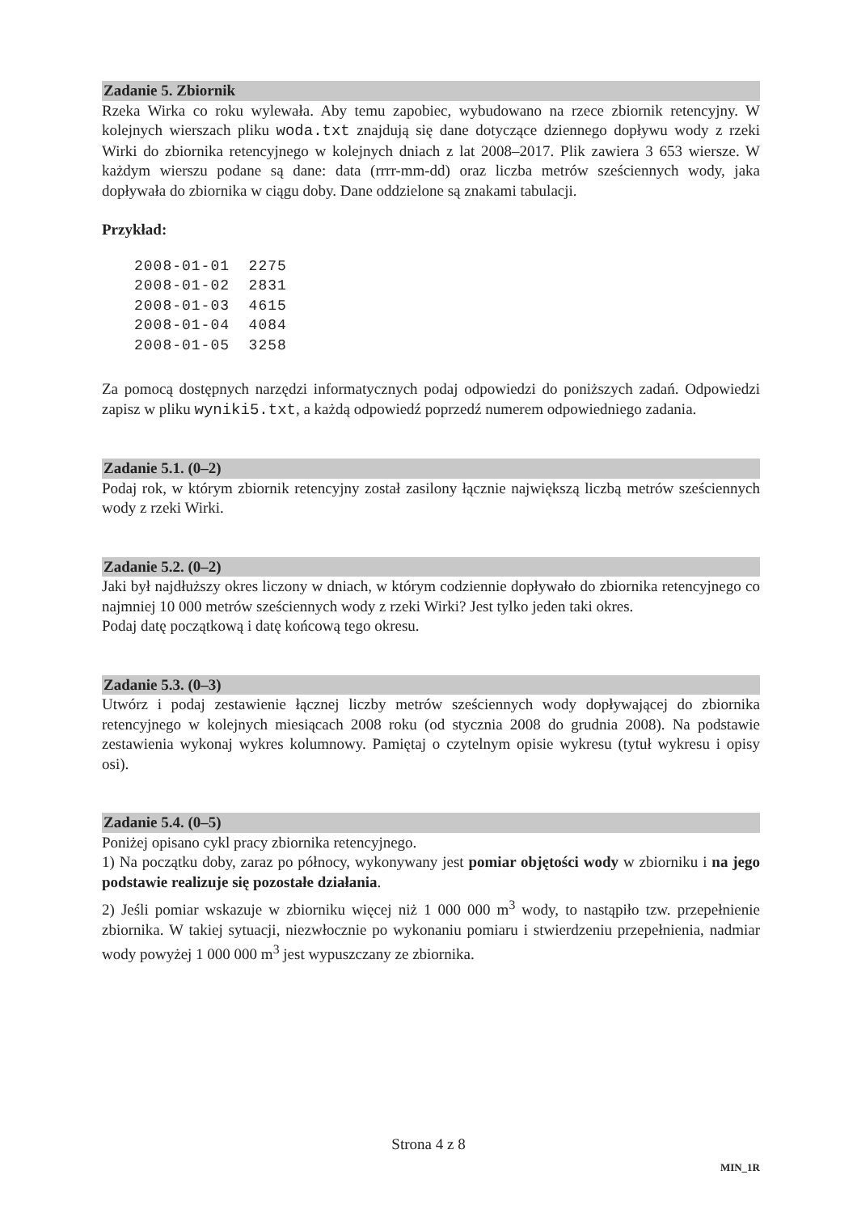Zadanie 5. Zbiornik
Rzeka Wirka co roku wylewała. Aby temu zapobiec, wybudowano na rzece zbiornik retencyjny. W kolejnych wierszach pliku woda.txt znajdują się dane dotyczące dziennego dopływu wody z rzeki Wirki do zbiornika retencyjnego w kolejnych dniach z lat 2008–2017. Plik zawiera 3 653 wiersze. W każdym wierszu podane są dane: data (rrrr-mm-dd) oraz liczba metrów sześciennych wody, jaka dopływała do zbiornika w ciągu doby. Dane oddzielone są znakami tabulacji.
Przykład:
2008-01-01  2275
2008-01-02  2831
2008-01-03  4615
2008-01-04  4084
2008-01-05  3258
Za pomocą dostępnych narzędzi informatycznych podaj odpowiedzi do poniższych zadań. Odpowiedzi zapisz w pliku wyniki5.txt, a każdą odpowiedź poprzedź numerem odpowiedniego zadania.
Zadanie 5.1. (0–2)
Podaj rok, w którym zbiornik retencyjny został zasilony łącznie największą liczbą metrów sześciennych wody z rzeki Wirki.
Zadanie 5.2. (0–2)
Jaki był najdłuższy okres liczony w dniach, w którym codziennie dopływało do zbiornika retencyjnego co najmniej 10 000 metrów sześciennych wody z rzeki Wirki? Jest tylko jeden taki okres.
Podaj datę początkową i datę końcową tego okresu.
Zadanie 5.3. (0–3)
Utwórz i podaj zestawienie łącznej liczby metrów sześciennych wody dopływającej do zbiornika retencyjnego w kolejnych miesiącach 2008 roku (od stycznia 2008 do grudnia 2008). Na podstawie zestawienia wykonaj wykres kolumnowy. Pamiętaj o czytelnym opisie wykresu (tytuł wykresu i opisy osi).
Zadanie 5.4. (0–5)
Poniżej opisano cykl pracy zbiornika retencyjnego.
1) Na początku doby, zaraz po północy, wykonywany jest pomiar objętości wody w zbiorniku i na jego podstawie realizuje się pozostałe działania.
2) Jeśli pomiar wskazuje w zbiorniku więcej niż 1 000 000 m<sup>3</sup> wody, to nastąpiło tzw. przepełnienie zbiornika. W takiej sytuacji, niezwłocznie po wykonaniu pomiaru i stwierdzeniu przepełnienia, nadmiar wody powyżej 1 000 000 m<sup>3</sup> jest wypuszczany ze zbiornika.
Strona 4 z 8
MIN_1R